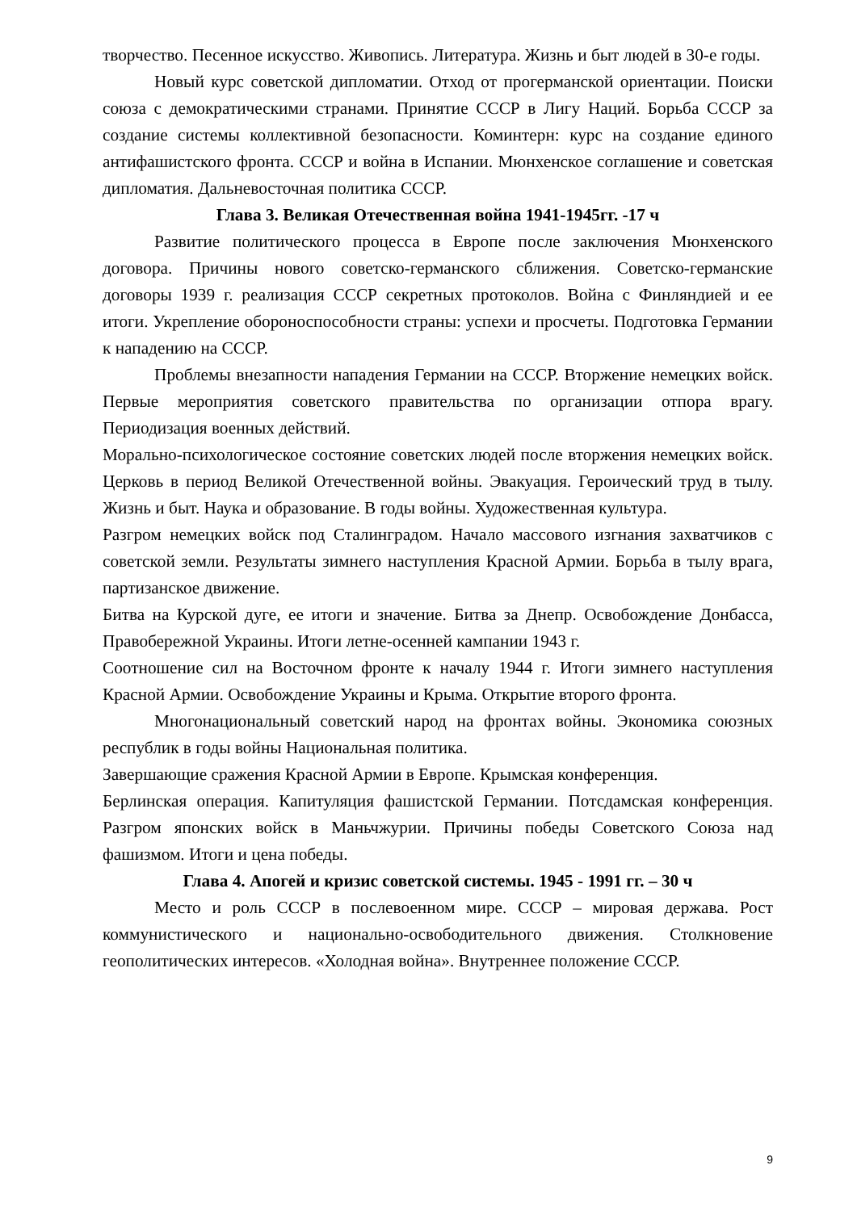творчество. Песенное искусство. Живопись. Литература. Жизнь и быт людей в 30-е годы.
Новый курс советской дипломатии. Отход от прогерманской ориентации. Поиски союза с демократическими странами. Принятие СССР в Лигу Наций. Борьба СССР за создание системы коллективной безопасности. Коминтерн: курс на создание единого антифашистского фронта. СССР и война в Испании. Мюнхенское соглашение и советская дипломатия. Дальневосточная политика СССР.
Глава 3. Великая Отечественная война 1941-1945гг. -17 ч
Развитие политического процесса в Европе после заключения Мюнхенского договора. Причины нового советско-германского сближения. Советско-германские договоры 1939 г. реализация СССР секретных протоколов. Война с Финляндией и ее итоги. Укрепление обороноспособности страны: успехи и просчеты. Подготовка Германии к нападению на СССР.
Проблемы внезапности нападения Германии на СССР. Вторжение немецких войск. Первые мероприятия советского правительства по организации отпора врагу. Периодизация военных действий.
Морально-психологическое состояние советских людей после вторжения немецких войск. Церковь в период Великой Отечественной войны. Эвакуация. Героический труд в тылу. Жизнь и быт. Наука и образование. В годы войны. Художественная культура.
Разгром немецких войск под Сталинградом. Начало массового изгнания захватчиков с советской земли. Результаты зимнего наступления Красной Армии. Борьба в тылу врага, партизанское движение.
Битва на Курской дуге, ее итоги и значение. Битва за Днепр. Освобождение Донбасса, Правобережной Украины. Итоги летне-осенней кампании 1943 г.
Соотношение сил на Восточном фронте к началу 1944 г. Итоги зимнего наступления Красной Армии. Освобождение Украины и Крыма. Открытие второго фронта.
Многонациональный советский народ на фронтах войны. Экономика союзных республик в годы войны Национальная политика.
Завершающие сражения Красной Армии в Европе. Крымская конференция.
Берлинская операция. Капитуляция фашистской Германии. Потсдамская конференция. Разгром японских войск в Маньчжурии. Причины победы Советского Союза над фашизмом. Итоги и цена победы.
Глава 4. Апогей и кризис советской системы. 1945 - 1991 гг. – 30 ч
Место и роль СССР в послевоенном мире. СССР – мировая держава. Рост коммунистического и национально-освободительного движения. Столкновение геополитических интересов. «Холодная война». Внутреннее положение СССР.
9